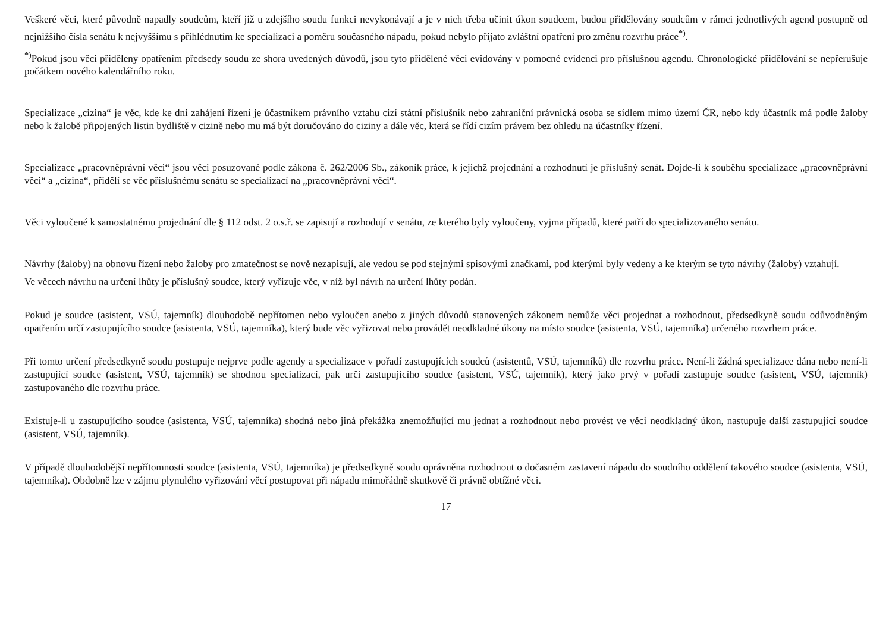Veškeré věci, které původně napadly soudcům, kteří již u zdejšího soudu funkci nevykonávají a je v nich třeba učinit úkon soudcem, budou přidělovány soudcům v rámci jednotlivých agend postupně od nejnižšího čísla senátu k nejvyššímu s přihlédnutím ke specializaci a poměru současného nápadu, pokud nebylo přijato zvláštní opatření pro změnu rozvrhu práce<sup>*)</sup>.
<sup>*)</sup> Pokud jsou věci přiděleny opatřením předsedy soudu ze shora uvedených důvodů, jsou tyto přidělené věci evidovány v pomocné evidenci pro příslušnou agendu. Chronologické přidělování se nepřerušuje počátkem nového kalendářního roku.
Specializace „cizina“ je věc, kde ke dni zahájení řízení je účastníkem právního vztahu cizí státní příslušník nebo zahraniční právnická osoba se sídlem mimo území ČR, nebo kdy účastník má podle žaloby nebo k žalobě připojených listin bydliště v cizině nebo mu má být doručováno do ciziny a dále věc, která se řídí cizím právem bez ohledu na účastníky řízení.
Specializace „pracovněprávní věci“ jsou věci posuzované podle zákona č. 262/2006 Sb., zákoník práce, k jejichž projednání a rozhodnutí je příslušný senát. Dojde-li k souběhu specializace „pracovněprávní věci“ a „cizina“, přidělí se věc příslušnému senátu se specializací na „pracovněprávní věci“.
Věci vyloučené k samostatnému projednání dle § 112 odst. 2 o.s.ř. se zapisují a rozhodují v senátu, ze kterého byly vyloučeny, vyjma případů, které patří do specializovaného senátu.
Návrhy (žaloby) na obnovu řízení nebo žaloby pro zmatečnost se nově nezapisují, ale vedou se pod stejnými spisovými značkami, pod kterými byly vedeny a ke kterým se tyto návrhy (žaloby) vztahují.
Ve věcech návrhu na určení lhůty je příslušný soudce, který vyřizuje věc, v níž byl návrh na určení lhůty podán.
Pokud je soudce (asistent, VSÚ, tajemník) dlouhodobě nepřítomen nebo vyloučen anebo z jiných důvodů stanovených zákonem nemůže věci projednat a rozhodnout, předsedkyně soudu odůvodněným opatřením určí zastupujícího soudce (asistenta, VSÚ, tajemníka), který bude věc vyřizovat nebo provádět neodkladné úkony na místo soudce (asistenta, VSÚ, tajemníka) určeného rozvrhem práce.
Při tomto určení předsedkyně soudu postupuje nejprve podle agendy a specializace v pořadí zastupujících soudců (asistentů, VSÚ, tajemníků) dle rozvrhu práce. Není-li žádná specializace dána nebo není-li zastupující soudce (asistent, VSÚ, tajemník) se shodnou specializací, pak určí zastupujícího soudce (asistent, VSÚ, tajemník), který jako prvý v pořadí zastupuje soudce (asistent, VSÚ, tajemník) zastupovaného dle rozvrhu práce.
Existuje-li u zastupujícího soudce (asistenta, VSÚ, tajemníka) shodná nebo jiná překážka znemožňující mu jednat a rozhodnout nebo provést ve věci neodkladný úkon, nastupuje další zastupující soudce (asistent, VSÚ, tajemník).
V případě dlouhodobější nepřítomnosti soudce (asistenta, VSÚ, tajemníka) je předsedkyně soudu oprávněna rozhodnout o dočasném zastavení nápadu do soudního oddělení takového soudce (asistenta, VSÚ, tajemníka). Obdobně lze v zájmu plynulého vyřizování věcí postupovat při nápadu mimořádně skutkově či právně obtížné věci.
17